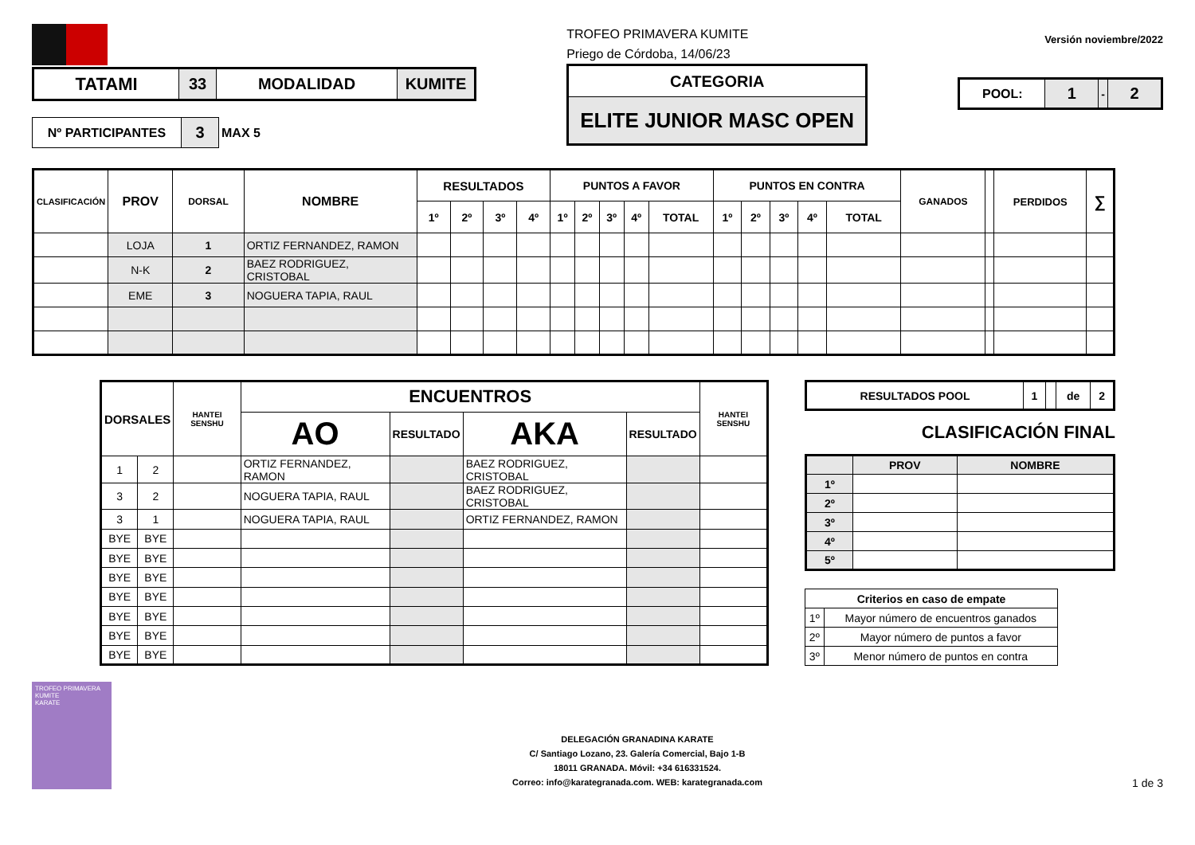| TATAMI | 33 | MODALIDAD | KUMITE |
| Nº PARTICIPANTES | 3 | MAX 5 |
TROFEO PRIMAVERA KUMITE
Priego de Córdoba, 14/06/23
| CATEGORIA |
| ELITE JUNIOR MASC OPEN |
Versión noviembre/2022
| POOL: | 1 | - | 2 |
| CLASIFICACIÓN | PROV | DORSAL | NOMBRE | RESULTADOS | | | | PUNTOS A FAVOR | | | | | PUNTOS EN CONTRA | | | | | GANADOS | | PERDIDOS | ∑ |
| --- | --- | --- | --- | --- | --- | --- | --- | --- | --- | --- | --- | --- | --- | --- | --- | --- | --- | --- | --- | --- | --- |
| | | | | 1º | 2º | 3º | 4º | 1º | 2º | 3º | 4º | TOTAL | 1º | 2º | 3º | 4º | TOTAL | | | | |
| | LOJA | 1 | ORTIZ FERNANDEZ, RAMON | | | | | | | | | | | | | | | | | | |
| | N-K | 2 | BAEZ RODRIGUEZ, CRISTOBAL | | | | | | | | | | | | | | | | | | |
| | EME | 3 | NOGUERA TAPIA, RAUL | | | | | | | | | | | | | | | | | | |
| DORSALES | | HANTEI SENSHU | ENCUENTROS | | | | HANTEI SENSHU |
| --- | --- | --- | --- | --- | --- | --- | --- |
| | | | AO | RESULTADO | AKA | RESULTADO | |
| 1 | 2 | | ORTIZ FERNANDEZ, RAMON | | BAEZ RODRIGUEZ, CRISTOBAL | | |
| 3 | 2 | | NOGUERA TAPIA, RAUL | | BAEZ RODRIGUEZ, CRISTOBAL | | |
| 3 | 1 | | NOGUERA TAPIA, RAUL | | ORTIZ FERNANDEZ, RAMON | | |
| BYE | BYE | | | | | | |
| BYE | BYE | | | | | | |
| BYE | BYE | | | | | | |
| BYE | BYE | | | | | | |
| BYE | BYE | | | | | | |
| BYE | BYE | | | | | | |
| BYE | BYE | | | | | | |
| RESULTADOS POOL | 1 | | de | 2 |
CLASIFICACIÓN FINAL
| | PROV | NOMBRE |
| --- | --- | --- |
| 1º | | |
| 2º | | |
| 3º | | |
| 4º | | |
| 5º | | |
| Criterios en caso de empate | |
| --- | --- |
| 1º | Mayor número de encuentros ganados |
| 2º | Mayor número de puntos a favor |
| 3º | Menor número de puntos en contra |
TROFEO PRIMAVERA KUMITE
KARATE
DELEGACIÓN GRANADINA KARATE
C/ Santiago Lozano, 23. Galería Comercial, Bajo 1-B
18011 GRANADA. Móvil: +34 616331524.
Correo: info@karategranada.com. WEB: karategranada.com
1 de 3